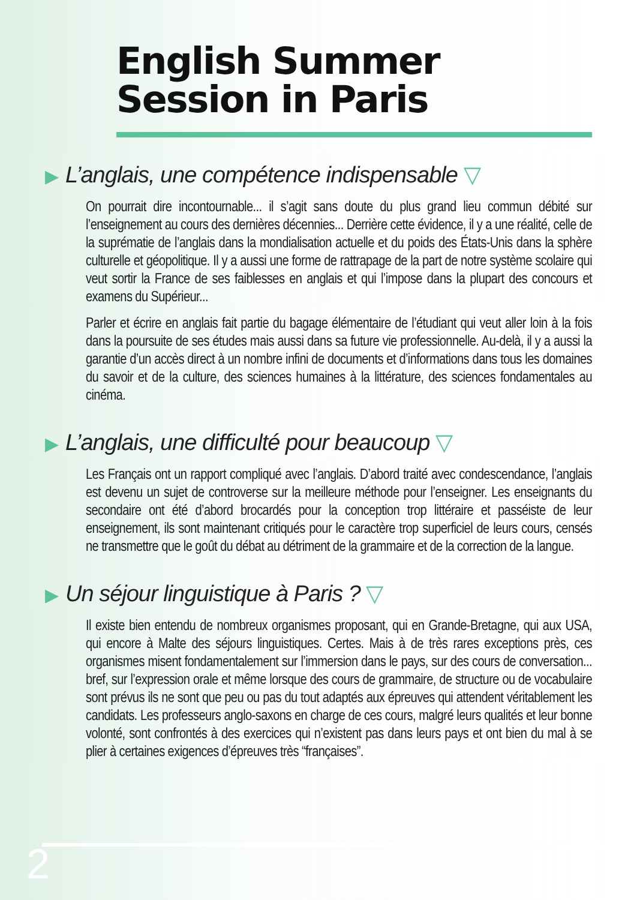English Summer
Session in Paris
▶ L’anglais, une compétence indispensable ▽
On pourrait dire incontournable... il s’agit sans doute du plus grand lieu commun débité sur l’enseignement au cours des dernières décennies... Derrière cette évidence, il y a une réalité, celle de la suprématie de l’anglais dans la mondialisation actuelle et du poids des États-Unis dans la sphère culturelle et géopolitique. Il y a aussi une forme de rattrapage de la part de notre système scolaire qui veut sortir la France de ses faiblesses en anglais et qui l’impose dans la plupart des concours et examens du Supérieur...
Parler et écrire en anglais fait partie du bagage élémentaire de l’étudiant qui veut aller loin à la fois dans la poursuite de ses études mais aussi dans sa future vie professionnelle. Au-delà, il y a aussi la garantie d’un accès direct à un nombre infini de documents et d’informations dans tous les domaines du savoir et de la culture, des sciences humaines à la littérature, des sciences fondamentales au cinéma.
▶ L’anglais, une difficulté pour beaucoup ▽
Les Français ont un rapport compliqué avec l’anglais. D’abord traité avec condescendance, l’anglais est devenu un sujet de controverse sur la meilleure méthode pour l’enseigner. Les enseignants du secondaire ont été d’abord brocardés pour la conception trop littéraire et passéiste de leur enseignement, ils sont maintenant critiqués pour le caractère trop superficiel de leurs cours, censés ne transmettre que le goût du débat au détriment de la grammaire et de la correction de la langue.
▶ Un séjour linguistique à Paris ? ▽
Il existe bien entendu de nombreux organismes proposant, qui en Grande-Bretagne, qui aux USA, qui encore à Malte des séjours linguistiques. Certes. Mais à de très rares exceptions près, ces organismes misent fondamentalement sur l’immersion dans le pays, sur des cours de conversation... bref, sur l’expression orale et même lorsque des cours de grammaire, de structure ou de vocabulaire sont prévus ils ne sont que peu ou pas du tout adaptés aux épreuves qui attendent véritablement les candidats. Les professeurs anglo-saxons en charge de ces cours, malgré leurs qualités et leur bonne volonté, sont confrontés à des exercices qui n’existent pas dans leurs pays et ont bien du mal à se plier à certaines exigences d’épreuves très “françaises”.
2